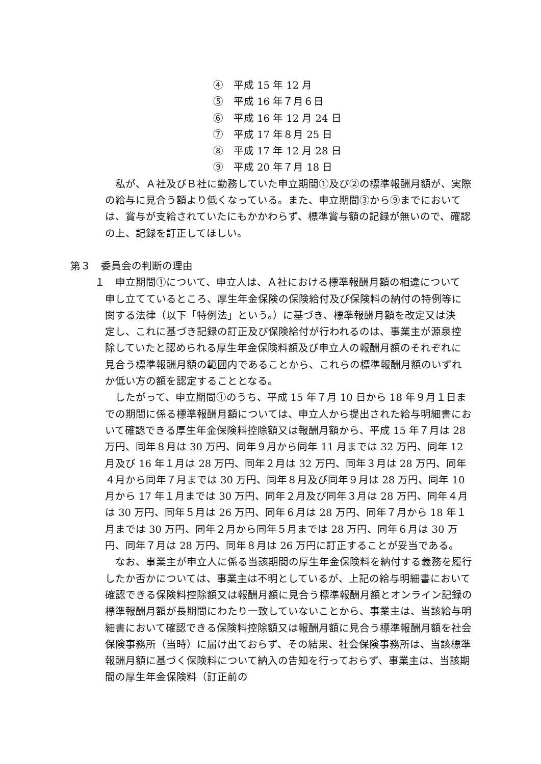④　平成 15 年 12 月
⑤　平成 16 年７月６日
⑥　平成 16 年 12 月 24 日
⑦　平成 17 年８月 25 日
⑧　平成 17 年 12 月 28 日
⑨　平成 20 年７月 18 日
私が、Ａ社及びＢ社に勤務していた申立期間①及び②の標準報酬月額が、実際の給与に見合う額より低くなっている。また、申立期間③から⑨までにおいては、賞与が支給されていたにもかかわらず、標準賞与額の記録が無いので、確認の上、記録を訂正してほしい。
第３　委員会の判断の理由
１　申立期間①について、申立人は、Ａ社における標準報酬月額の相違について申し立てているところ、厚生年金保険の保険給付及び保険料の納付の特例等に関する法律（以下「特例法」という。）に基づき、標準報酬月額を改定又は決定し、これに基づき記録の訂正及び保険給付が行われるのは、事業主が源泉控除していたと認められる厚生年金保険料額及び申立人の報酬月額のそれぞれに見合う標準報酬月額の範囲内であることから、これらの標準報酬月額のいずれか低い方の額を認定することとなる。
したがって、申立期間①のうち、平成 15 年７月 10 日から 18 年９月１日までの期間に係る標準報酬月額については、申立人から提出された給与明細書において確認できる厚生年金保険料控除額又は報酬月額から、平成 15 年７月は 28 万円、同年８月は 30 万円、同年９月から同年 11 月までは 32 万円、同年 12 月及び 16 年１月は 28 万円、同年２月は 32 万円、同年３月は 28 万円、同年４月から同年７月までは 30 万円、同年８月及び同年９月は 28 万円、同年 10 月から 17 年１月までは 30 万円、同年２月及び同年３月は 28 万円、同年４月は 30 万円、同年５月は 26 万円、同年６月は 28 万円、同年７月から 18 年１月までは 30 万円、同年２月から同年５月までは 28 万円、同年６月は 30 万円、同年７月は 28 万円、同年８月は 26 万円に訂正することが妥当である。
なお、事業主が申立人に係る当該期間の厚生年金保険料を納付する義務を履行したか否かについては、事業主は不明としているが、上記の給与明細書において確認できる保険料控除額又は報酬月額に見合う標準報酬月額とオンライン記録の標準報酬月額が長期間にわたり一致していないことから、事業主は、当該給与明細書において確認できる保険料控除額又は報酬月額に見合う標準報酬月額を社会保険事務所（当時）に届け出ておらず、その結果、社会保険事務所は、当該標準報酬月額に基づく保険料について納入の告知を行っておらず、事業主は、当該期間の厚生年金保険料（訂正前の